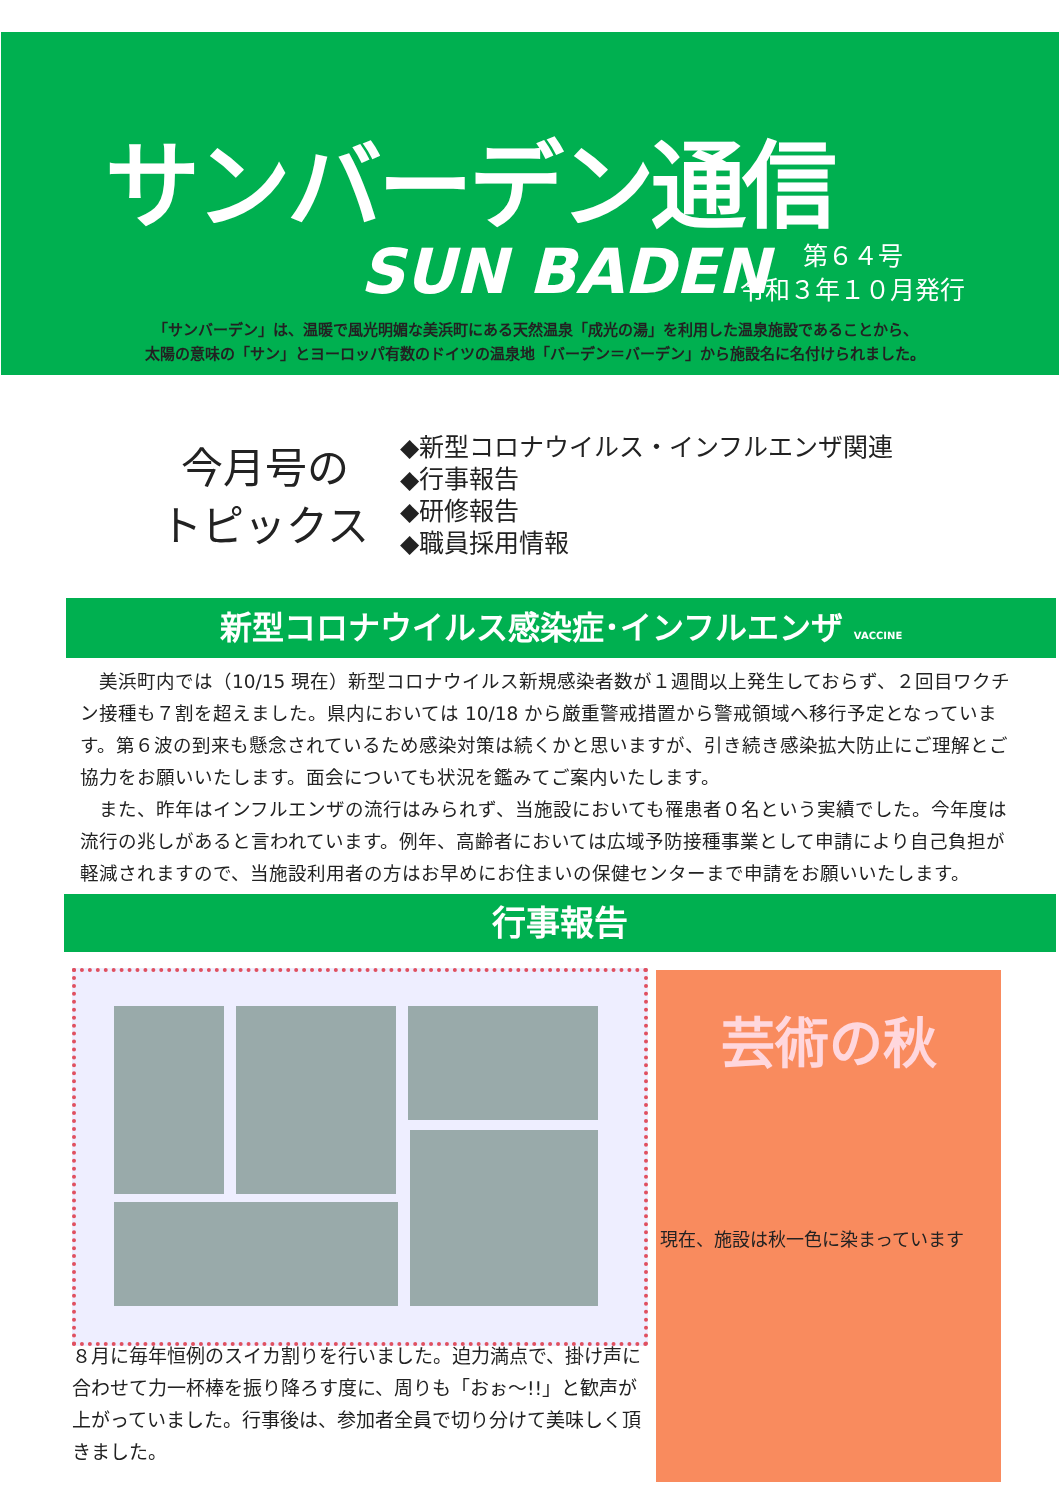サンバーデン通信
SUN BADEN
第６４号
令和３年１０月発行
「サンバーデン」は、温暖で風光明媚な美浜町にある天然温泉「成光の湯」を利用した温泉施設であることから、
太陽の意味の「サン」とヨーロッパ有数のドイツの温泉地「バーデン＝バーデン」から施設名に名付けられました。
今月号の
トピックス
◆新型コロナウイルス・インフルエンザ関連
◆行事報告
◆研修報告
◆職員採用情報
新型コロナウイルス感染症･インフルエンザ VACCINE
　美浜町内では（10/15 現在）新型コロナウイルス新規感染者数が１週間以上発生しておらず、２回目ワクチン接種も７割を超えました。県内においては 10/18 から厳重警戒措置から警戒領域へ移行予定となっています。第６波の到来も懸念されているため感染対策は続くかと思いますが、引き続き感染拡大防止にご理解とご協力をお願いいたします。面会についても状況を鑑みてご案内いたします。
　また、昨年はインフルエンザの流行はみられず、当施設においても罹患者０名という実績でした。今年度は流行の兆しがあると言われています。例年、高齢者においては広域予防接種事業として申請により自己負担が軽減されますので、当施設利用者の方はお早めにお住まいの保健センターまで申請をお願いいたします。
行事報告
８月に毎年恒例のスイカ割りを行いました。迫力満点で、掛け声に合わせて力一杯棒を振り降ろす度に、周りも「おぉ～!!」と歓声が上がっていました。行事後は、参加者全員で切り分けて美味しく頂きました。
芸術の秋
現在、施設は秋一色に染まっています